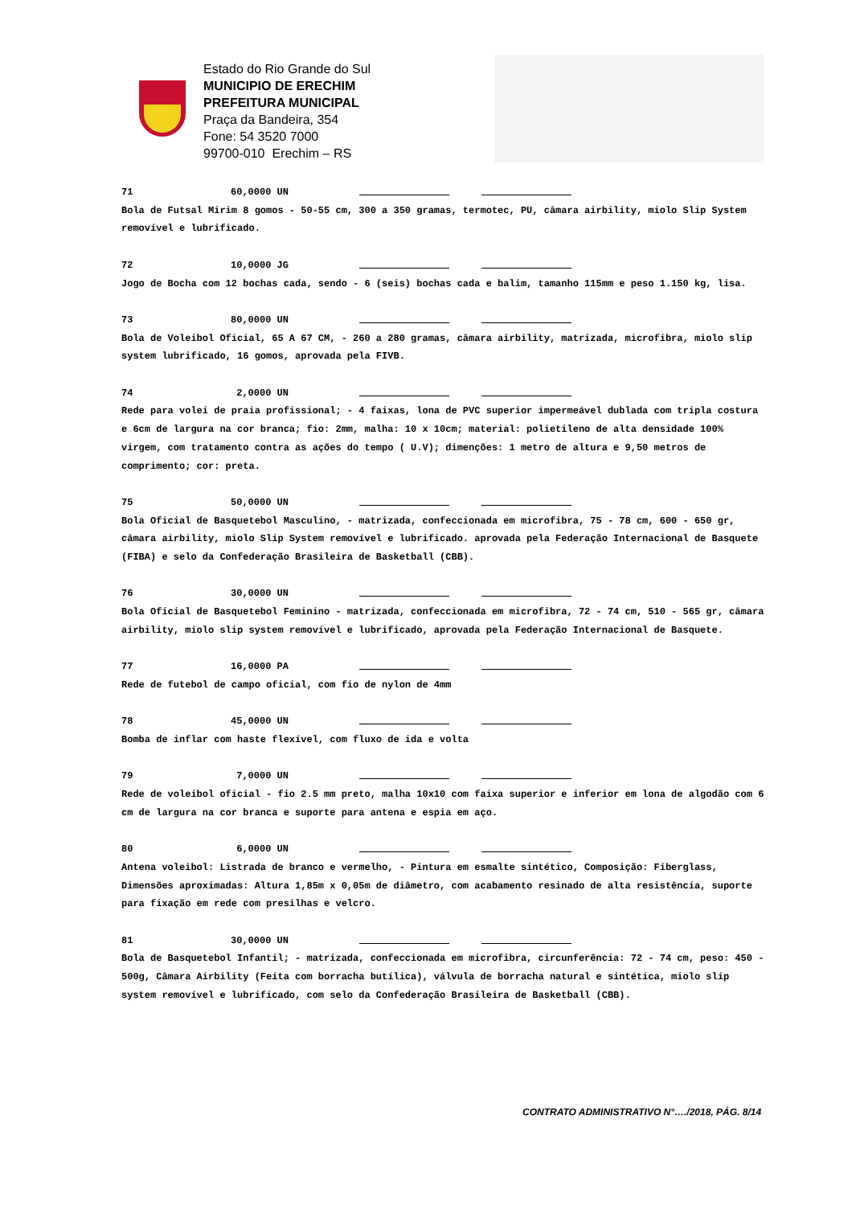Estado do Rio Grande do Sul
MUNICIPIO DE ERECHIM
PREFEITURA MUNICIPAL
Praça da Bandeira, 354
Fone: 54 3520 7000
99700-010 Erechim – RS
71 60,0000 UN
Bola de Futsal Mirim 8 gomos - 50-55 cm, 300 a 350 gramas, termotec, PU, câmara airbility, miolo Slip System removível e lubrificado.
72 10,0000 JG
Jogo de Bocha com 12 bochas cada, sendo - 6 (seis) bochas cada e balim, tamanho 115mm e peso 1.150 kg, lisa.
73 80,0000 UN
Bola de Voleibol Oficial, 65 A 67 CM, - 260 a 280 gramas, câmara airbility, matrizada, microfibra, miolo slip system lubrificado, 16 gomos, aprovada pela FIVB.
74 2,0000 UN
Rede para volei de praia profissional; - 4 faixas, lona de PVC superior impermeável dublada com tripla costura e 6cm de largura na cor branca; fio: 2mm, malha: 10 x 10cm; material: polietileno de alta densidade 100% virgem, com tratamento contra as ações do tempo ( U.V); dimenções: 1 metro de altura e 9,50 metros de comprimento; cor: preta.
75 50,0000 UN
Bola Oficial de Basquetebol Masculino, - matrizada, confeccionada em microfibra, 75 - 78 cm, 600 - 650 gr, câmara airbility, miolo Slip System removível e lubrificado. aprovada pela Federação Internacional de Basquete (FIBA) e selo da Confederação Brasileira de Basketball (CBB).
76 30,0000 UN
Bola Oficial de Basquetebol Feminino - matrizada, confeccionada em microfibra, 72 - 74 cm, 510 - 565 gr, câmara airbility, miolo slip system removível e lubrificado, aprovada pela Federação Internacional de Basquete.
77 16,0000 PA
Rede de futebol de campo oficial, com fio de nylon de 4mm
78 45,0000 UN
Bomba de inflar com haste flexível, com fluxo de ida e volta
79 7,0000 UN
Rede de voleibol oficial - fio 2.5 mm preto, malha 10x10 com faixa superior e inferior em lona de algodão com 6 cm de largura na cor branca e suporte para antena e espia em aço.
80 6,0000 UN
Antena voleibol: Listrada de branco e vermelho, - Pintura em esmalte sintético, Composição: Fiberglass, Dimensões aproximadas: Altura 1,85m x 0,05m de diâmetro, com acabamento resinado de alta resistência, suporte para fixação em rede com presilhas e velcro.
81 30,0000 UN
Bola de Basquetebol Infantil; - matrizada, confeccionada em microfibra, circunferência: 72 - 74 cm, peso: 450 - 500g, Câmara Airbility (Feita com borracha butílica), válvula de borracha natural e sintética, miolo slip system removível e lubrificado, com selo da Confederação Brasileira de Basketball (CBB).
CONTRATO ADMINISTRATIVO N°…./2018, PÁG. 8/14